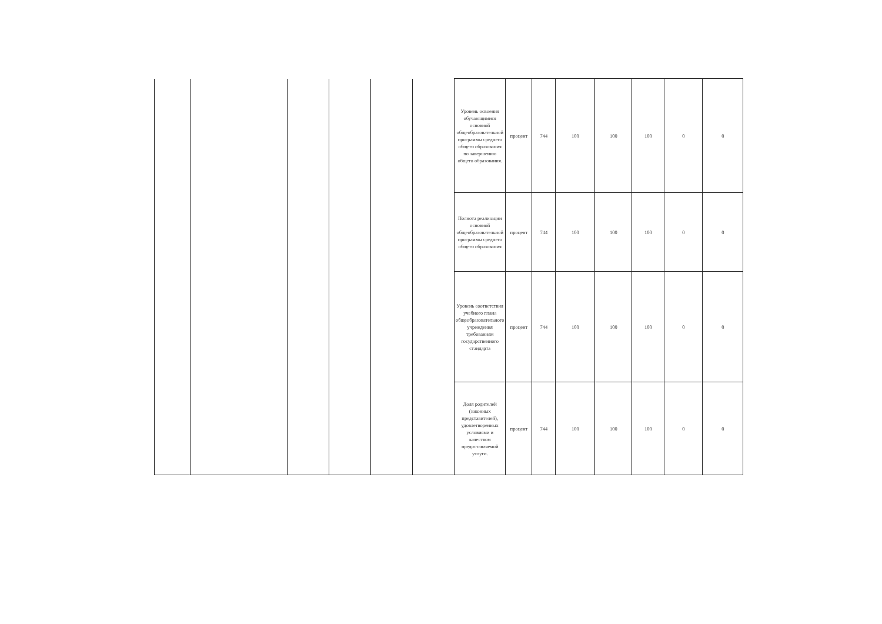| | | | | | | Уровень освоения обучающимися основной общеобразовательной программы среднего общего образования по завершению общего образования. | процент | 744 | 100 | 100 | 100 | 0 | 0 |
| | | | | | | Полнота реализации основной общеобразовательной программы среднего общего образования | процент | 744 | 100 | 100 | 100 | 0 | 0 |
| | | | | | | Уровень соответствия учебного плана общеобразовательного учреждения требованиям государственного стандарта | процент | 744 | 100 | 100 | 100 | 0 | 0 |
| | | | | | | Доля родителей (законных представителей), удовлетворенных условиями и качеством предоставляемой услуги. | процент | 744 | 100 | 100 | 100 | 0 | 0 |